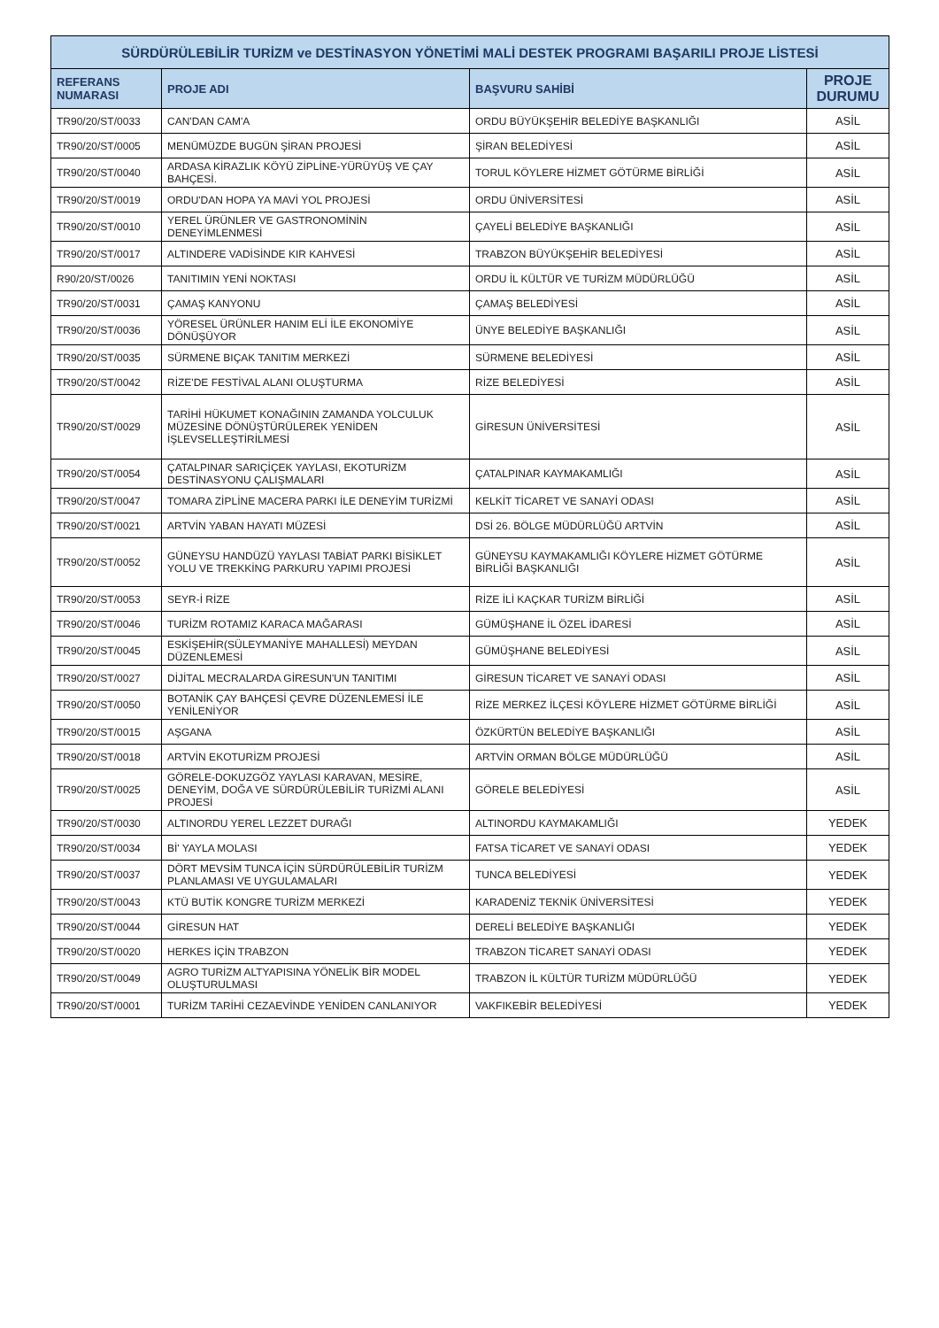| SÜRDÜRÜLEBİLİR TURİZM ve DESTİNASYON YÖNETİMİ MALİ DESTEK PROGRAMI BAŞARILI PROJE LİSTESİ | | | |
| REFERANS NUMARASI | PROJE ADI | BAŞVURU SAHİBİ | PROJE DURUMU |
| TR90/20/ST/0033 | CAN'DAN CAM'A | ORDU BÜYÜKŞEHİR BELEDİYE BAŞKANLIĞI | ASİL |
| TR90/20/ST/0005 | MENÜMÜZDE BUGÜN ŞİRAN PROJESİ | ŞİRAN BELEDİYESİ | ASİL |
| TR90/20/ST/0040 | ARDASA KİRAZLIK KÖYÜ ZİPLİNE-YÜRÜYÜŞ VE ÇAY BAHÇESİ. | TORUL KÖYLERE HİZMET GÖTÜRME BİRLİĞİ | ASİL |
| TR90/20/ST/0019 | ORDU'DAN HOPA YA MAVİ YOL PROJESİ | ORDU ÜNİVERSİTESİ | ASİL |
| TR90/20/ST/0010 | YEREL ÜRÜNLER VE GASTRONOMİNİN DENEYİMLENMESİ | ÇAYELİ BELEDİYE BAŞKANLIĞI | ASİL |
| TR90/20/ST/0017 | ALTINDERE VADİSİNDE KIR KAHVESİ | TRABZON BÜYÜKŞEHİR BELEDİYESİ | ASİL |
| R90/20/ST/0026 | TANITIMIN YENİ NOKTASI | ORDU İL KÜLTÜR VE TURİZM MÜDÜRLÜĞÜ | ASİL |
| TR90/20/ST/0031 | ÇAMAŞ KANYONU | ÇAMAŞ BELEDİYESİ | ASİL |
| TR90/20/ST/0036 | YÖRESEL ÜRÜNLER HANIM ELİ İLE EKONOMİYE DÖNÜŞÜYOR | ÜNYE BELEDİYE BAŞKANLIĞI | ASİL |
| TR90/20/ST/0035 | SÜRMENE BIÇAK TANITIM MERKEZİ | SÜRMENE BELEDİYESİ | ASİL |
| TR90/20/ST/0042 | RİZE'DE FESTİVAL ALANI OLUŞTURMA | RİZE BELEDİYESİ | ASİL |
| TR90/20/ST/0029 | TARİHİ HÜKUMET KONAĞININ ZAMANDA YOLCULUK MÜZESİNE DÖNÜŞTÜRÜLEREK YENİDEN İŞLEVSELLEŞTİRİLMESİ | GİRESUN ÜNİVERSİTESİ | ASİL |
| TR90/20/ST/0054 | ÇATALPINAR SARIÇİÇEK YAYLASI, EKOTURİZM DESTİNASYONU ÇALIŞMALARI | ÇATALPINAR KAYMAKAMLIĞI | ASİL |
| TR90/20/ST/0047 | TOMARA ZİPLİNE MACERA PARKI İLE DENEYİM TURİZMİ | KELKİT TİCARET VE SANAYİ ODASI | ASİL |
| TR90/20/ST/0021 | ARTVİN YABAN HAYATI MÜZESİ | DSİ 26. BÖLGE MÜDÜRLÜĞÜ ARTVİN | ASİL |
| TR90/20/ST/0052 | GÜNEYSU HANDÜZÜ YAYLASI TABİAT PARKI BİSİKLET YOLU VE TREKKİNG PARKURU YAPIMI PROJESİ | GÜNEYSU KAYMAKAMLIĞI KÖYLERE HİZMET GÖTÜRME BİRLİĞİ BAŞKANLIĞI | ASİL |
| TR90/20/ST/0053 | SEYR-İ RİZE | RİZE İLİ KAÇKAR TURİZM BİRLİĞİ | ASİL |
| TR90/20/ST/0046 | TURİZM ROTAMIZ KARACA MAĞARASI | GÜMÜŞHANE İL ÖZEL İDARESİ | ASİL |
| TR90/20/ST/0045 | ESKİŞEHİR(SÜLEYMANİYE MAHALLESİ) MEYDAN DÜZENLEMESİ | GÜMÜŞHANE BELEDİYESİ | ASİL |
| TR90/20/ST/0027 | DİJİTAL MECRALARDA GİRESUN'UN TANITIMI | GİRESUN TİCARET VE SANAYİ ODASI | ASİL |
| TR90/20/ST/0050 | BOTANİK ÇAY BAHÇESİ ÇEVRE DÜZENLEMESİ İLE YENİLENİYOR | RİZE MERKEZ İLÇESİ KÖYLERE HİZMET GÖTÜRME BİRLİĞİ | ASİL |
| TR90/20/ST/0015 | AŞGANA | ÖZKÜRTÜN BELEDİYE BAŞKANLIĞI | ASİL |
| TR90/20/ST/0018 | ARTVİN EKOTURİZM PROJESİ | ARTVİN ORMAN BÖLGE MÜDÜRLÜĞÜ | ASİL |
| TR90/20/ST/0025 | GÖRELE-DOKUZGÖZ YAYLASI KARAVAN, MESİRE, DENEYİM, DOĞA VE SÜRDÜRÜLEBİLİR TURİZMİ ALANI PROJESİ | GÖRELE BELEDİYESİ | ASİL |
| TR90/20/ST/0030 | ALTINORDU YEREL LEZZET DURAĞI | ALTINORDU KAYMAKAMLIĞI | YEDEK |
| TR90/20/ST/0034 | Bİ' YAYLA MOLASI | FATSA TİCARET VE SANAYİ ODASI | YEDEK |
| TR90/20/ST/0037 | DÖRT MEVSİM TUNCA İÇİN SÜRDÜRÜLEBİLİR TURİZM PLANLAMASI VE UYGULAMALARI | TUNCA BELEDİYESİ | YEDEK |
| TR90/20/ST/0043 | KTÜ BUTİK KONGRE TURİZM MERKEZİ | KARADENİZ TEKNİK ÜNİVERSİTESİ | YEDEK |
| TR90/20/ST/0044 | GİRESUN HAT | DERELİ BELEDİYE BAŞKANLIĞI | YEDEK |
| TR90/20/ST/0020 | HERKES İÇİN TRABZON | TRABZON TİCARET SANAYİ ODASI | YEDEK |
| TR90/20/ST/0049 | AGRO TURİZM ALTYAPISINA YÖNELİK BİR MODEL OLUŞTURULMASI | TRABZON İL KÜLTÜR TURİZM MÜDÜRLÜĞÜ | YEDEK |
| TR90/20/ST/0001 | TURİZM TARİHİ CEZAEVİNDE YENİDEN CANLANIYOR | VAKFIKEBİR BELEDİYESİ | YEDEK |